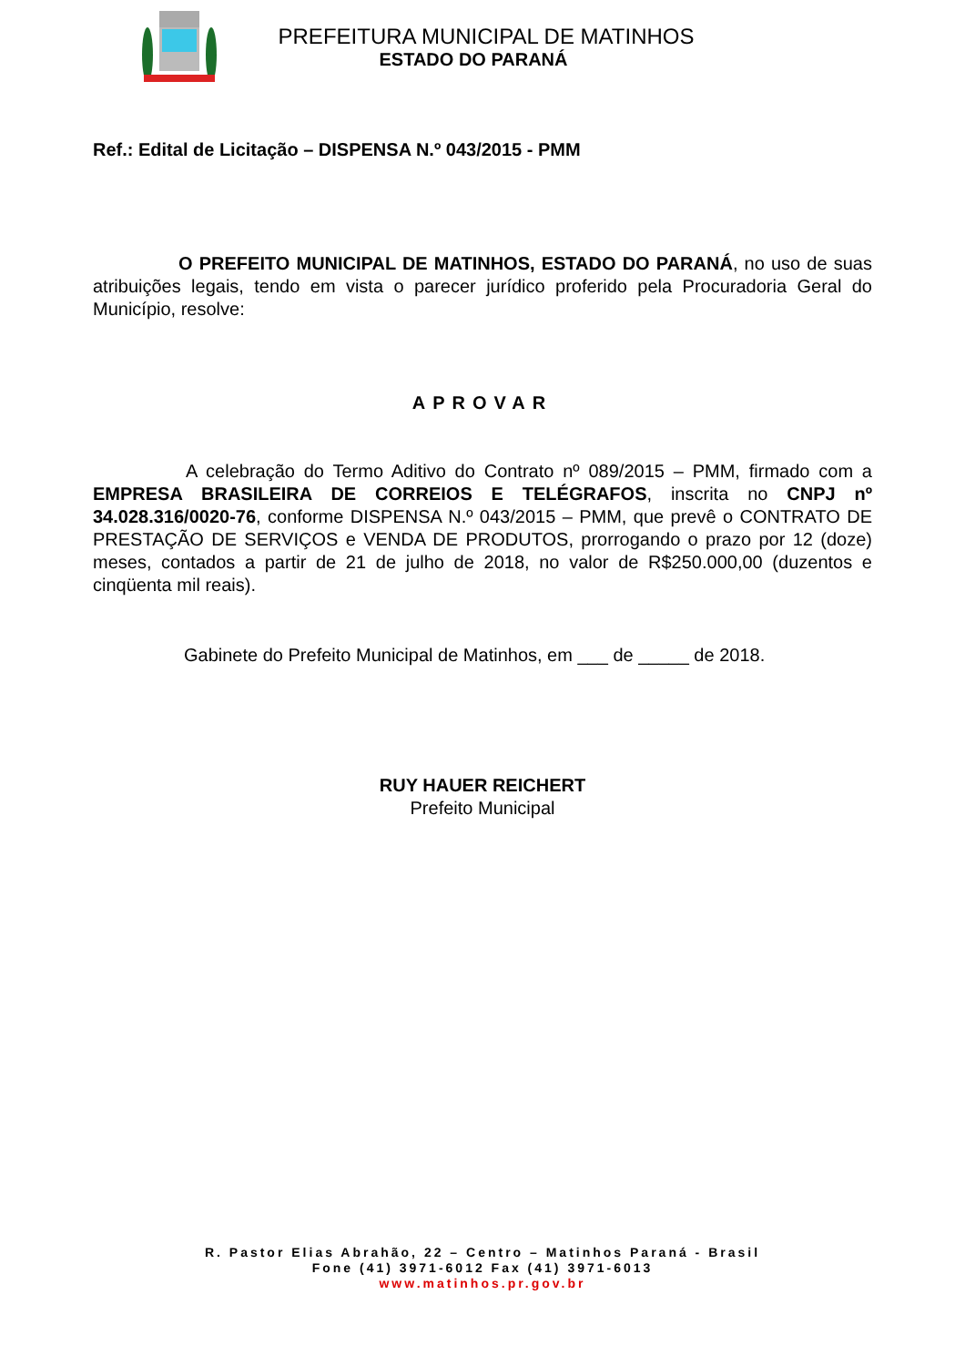PREFEITURA MUNICIPAL DE MATINHOS
ESTADO DO PARANÁ
Ref.: Edital de Licitação – DISPENSA N.º 043/2015 - PMM
O PREFEITO MUNICIPAL DE MATINHOS, ESTADO DO PARANÁ, no uso de suas atribuições legais, tendo em vista o parecer jurídico proferido pela Procuradoria Geral do Município, resolve:
APROVAR
A celebração do Termo Aditivo do Contrato nº 089/2015 – PMM, firmado com a EMPRESA BRASILEIRA DE CORREIOS E TELÉGRAFOS, inscrita no CNPJ nº 34.028.316/0020-76, conforme DISPENSA N.º 043/2015 – PMM, que prevê o CONTRATO DE PRESTAÇÃO DE SERVIÇOS e VENDA DE PRODUTOS, prorrogando o prazo por 12 (doze) meses, contados a partir de 21 de julho de 2018, no valor de R$250.000,00 (duzentos e cinqüenta mil reais).
Gabinete do Prefeito Municipal de Matinhos, em ___ de _____ de 2018.
RUY HAUER REICHERT
Prefeito Municipal
R. Pastor Elias Abrahão, 22 – Centro – Matinhos Paraná - Brasil
Fone (41) 3971-6012 Fax (41) 3971-6013
www.matinhos.pr.gov.br